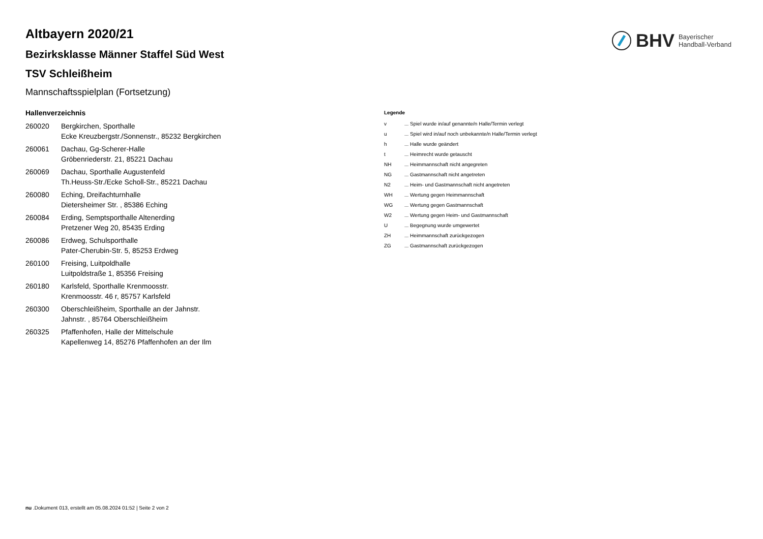BHV Bayerischer
Handball-Verband
Altbayern 2020/21
Bezirksklasse Männer Staffel Süd West
TSV Schleißheim
Mannschaftsspielplan (Fortsetzung)
Hallenverzeichnis
| 260020 | Bergkirchen, Sporthalle Ecke Kreuzbergstr./Sonnenstr., 85232 Bergkirchen |
| 260061 | Dachau, Gg-Scherer-Halle Gröbenriederstr. 21, 85221 Dachau |
| 260069 | Dachau, Sporthalle Augustenfeld Th.Heuss-Str./Ecke Scholl-Str., 85221 Dachau |
| 260080 | Eching, Dreifachturnhalle Dietersheimer Str. , 85386 Eching |
| 260084 | Erding, Semptsporthalle Altenerding Pretzener Weg 20, 85435 Erding |
| 260086 | Erdweg, Schulsporthalle Pater-Cherubin-Str. 5, 85253 Erdweg |
| 260100 | Freising, Luitpoldhalle Luitpoldstraße 1, 85356 Freising |
| 260180 | Karlsfeld, Sporthalle Krenmoosstr. Krenmoosstr. 46 r, 85757 Karlsfeld |
| 260300 | Oberschleißheim, Sporthalle an der Jahnstr. Jahnstr. , 85764 Oberschleißheim |
| 260325 | Pfaffenhofen, Halle der Mittelschule Kapellenweg 14, 85276 Pfaffenhofen an der Ilm |
Legende
| v | ... Spiel wurde in/auf genannte/n Halle/Termin verlegt |
| u | ... Spiel wird in/auf noch unbekannte/n Halle/Termin verlegt |
| h | ... Halle wurde geändert |
| t | ... Heimrecht wurde getauscht |
| NH | ... Heimmannschaft nicht angegreten |
| NG | ... Gastmannschaft nicht angetreten |
| N2 | ... Heim- und Gastmannschaft nicht angetreten |
| WH | ... Wertung gegen Heimmannschaft |
| WG | ... Wertung gegen Gastmannschaft |
| W2 | ... Wertung gegen Heim- und Gastmannschaft |
| U | ... Begegnung wurde umgewertet |
| ZH | ... Heimmannschaft zurückgezogen |
| ZG | ... Gastmannschaft zurückgezogen |
nu .Dokument 013, erstellt am 05.08.2024 01:52 | Seite 2 von 2